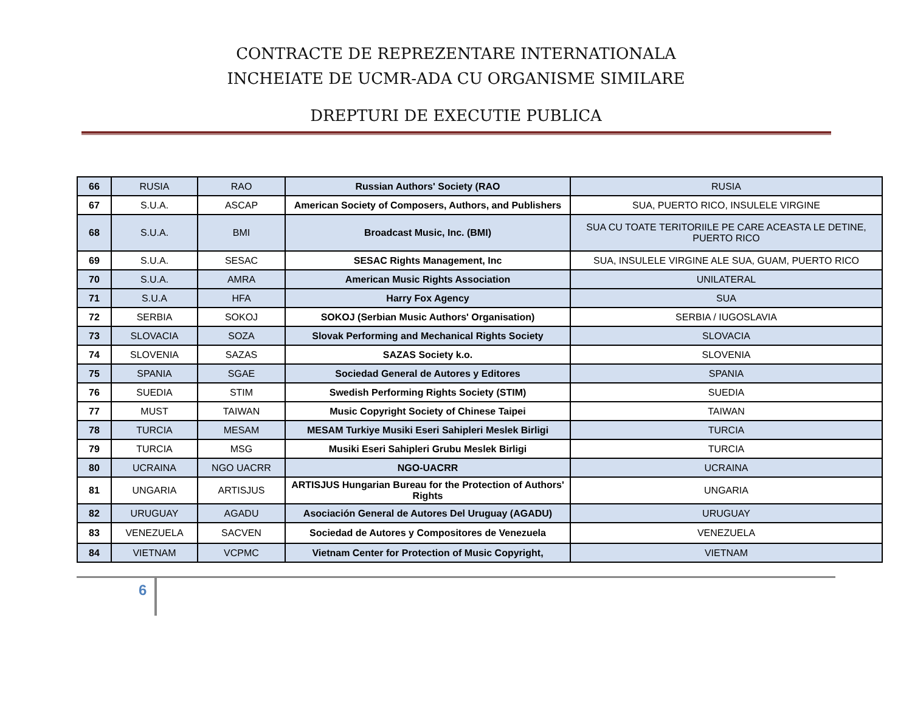CONTRACTE DE REPREZENTARE INTERNATIONALA
INCHEIATE DE UCMR-ADA CU ORGANISME SIMILARE
DREPTURI DE EXECUTIE PUBLICA
| 66 | RUSIA | RAO | Russian Authors' Society (RAO | RUSIA |
| 67 | S.U.A. | ASCAP | American Society of Composers, Authors, and Publishers | SUA, PUERTO RICO, INSULELE VIRGINE |
| 68 | S.U.A. | BMI | Broadcast Music, Inc. (BMI) | SUA CU TOATE TERITORIILE PE CARE ACEASTA LE DETINE, PUERTO RICO |
| 69 | S.U.A. | SESAC | SESAC Rights Management, Inc | SUA, INSULELE VIRGINE ALE SUA, GUAM, PUERTO RICO |
| 70 | S.U.A. | AMRA | American Music Rights Association | UNILATERAL |
| 71 | S.U.A | HFA | Harry Fox Agency | SUA |
| 72 | SERBIA | SOKOJ | SOKOJ (Serbian Music Authors' Organisation) | SERBIA / IUGOSLAVIA |
| 73 | SLOVACIA | SOZA | Slovak Performing and Mechanical Rights Society | SLOVACIA |
| 74 | SLOVENIA | SAZAS | SAZAS Society k.o. | SLOVENIA |
| 75 | SPANIA | SGAE | Sociedad General de Autores y Editores | SPANIA |
| 76 | SUEDIA | STIM | Swedish Performing Rights Society (STIM) | SUEDIA |
| 77 | MUST | TAIWAN | Music Copyright Society of Chinese Taipei | TAIWAN |
| 78 | TURCIA | MESAM | MESAM Turkiye Musiki Eseri Sahipleri Meslek Birligi | TURCIA |
| 79 | TURCIA | MSG | Musiki Eseri Sahipleri Grubu Meslek Birligi | TURCIA |
| 80 | UCRAINA | NGO UACRR | NGO-UACRR | UCRAINA |
| 81 | UNGARIA | ARTISJUS | ARTISJUS Hungarian Bureau for the Protection of Authors' Rights | UNGARIA |
| 82 | URUGUAY | AGADU | Asociación General de Autores Del Uruguay (AGADU) | URUGUAY |
| 83 | VENEZUELA | SACVEN | Sociedad de Autores y Compositores de Venezuela | VENEZUELA |
| 84 | VIETNAM | VCPMC | Vietnam Center for Protection of Music Copyright, | VIETNAM |
6